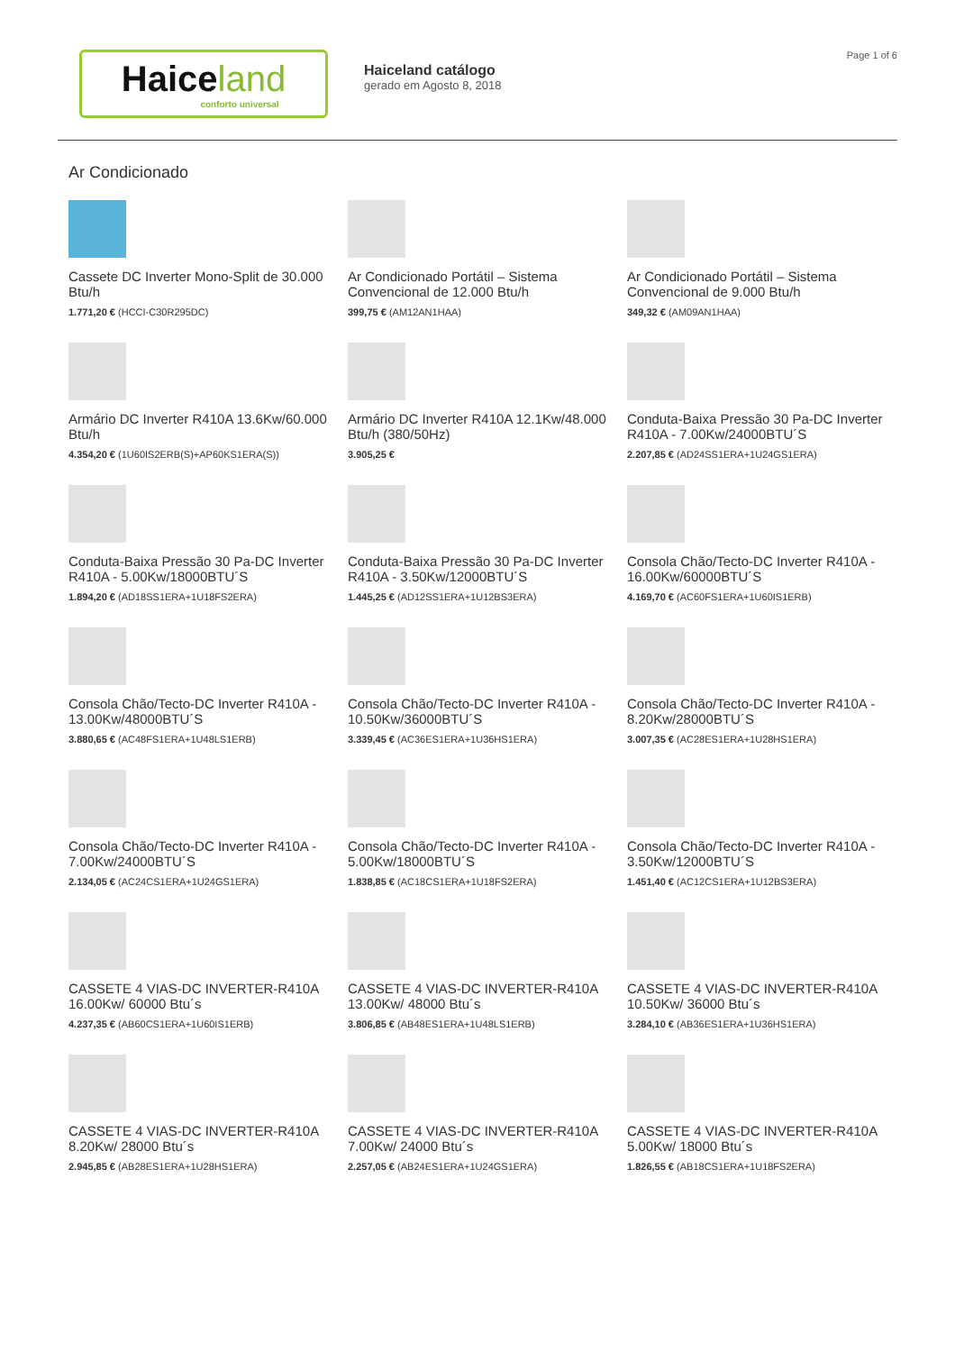Haiceland
conforto universal
Haiceland catálogo
gerado em Agosto 8, 2018
Page 1 of 6
Ar Condicionado
Cassete DC Inverter Mono-Split de 30.000 Btu/h
1.771,20 € (HCCI-C30R295DC)
Ar Condicionado Portátil – Sistema Convencional de 12.000 Btu/h
399,75 € (AM12AN1HAA)
Ar Condicionado Portátil – Sistema Convencional de 9.000 Btu/h
349,32 € (AM09AN1HAA)
Armário DC Inverter R410A 13.6Kw/60.000 Btu/h
4.354,20 € (1U60IS2ERB(S)+AP60KS1ERA(S))
Armário DC Inverter R410A 12.1Kw/48.000 Btu/h (380/50Hz)
3.905,25 €
Conduta-Baixa Pressão 30 Pa-DC Inverter R410A - 7.00Kw/24000BTU´S
2.207,85 € (AD24SS1ERA+1U24GS1ERA)
Conduta-Baixa Pressão 30 Pa-DC Inverter R410A - 5.00Kw/18000BTU´S
1.894,20 € (AD18SS1ERA+1U18FS2ERA)
Conduta-Baixa Pressão 30 Pa-DC Inverter R410A - 3.50Kw/12000BTU´S
1.445,25 € (AD12SS1ERA+1U12BS3ERA)
Consola Chão/Tecto-DC Inverter R410A - 16.00Kw/60000BTU´S
4.169,70 € (AC60FS1ERA+1U60IS1ERB)
Consola Chão/Tecto-DC Inverter R410A - 13.00Kw/48000BTU´S
3.880,65 € (AC48FS1ERA+1U48LS1ERB)
Consola Chão/Tecto-DC Inverter R410A - 10.50Kw/36000BTU´S
3.339,45 € (AC36ES1ERA+1U36HS1ERA)
Consola Chão/Tecto-DC Inverter R410A - 8.20Kw/28000BTU´S
3.007,35 € (AC28ES1ERA+1U28HS1ERA)
Consola Chão/Tecto-DC Inverter R410A - 7.00Kw/24000BTU´S
2.134,05 € (AC24CS1ERA+1U24GS1ERA)
Consola Chão/Tecto-DC Inverter R410A - 5.00Kw/18000BTU´S
1.838,85 € (AC18CS1ERA+1U18FS2ERA)
Consola Chão/Tecto-DC Inverter R410A - 3.50Kw/12000BTU´S
1.451,40 € (AC12CS1ERA+1U12BS3ERA)
CASSETE 4 VIAS-DC INVERTER-R410A 16.00Kw/ 60000 Btu´s
4.237,35 € (AB60CS1ERA+1U60IS1ERB)
CASSETE 4 VIAS-DC INVERTER-R410A 13.00Kw/ 48000 Btu´s
3.806,85 € (AB48ES1ERA+1U48LS1ERB)
CASSETE 4 VIAS-DC INVERTER-R410A 10.50Kw/ 36000 Btu´s
3.284,10 € (AB36ES1ERA+1U36HS1ERA)
CASSETE 4 VIAS-DC INVERTER-R410A 8.20Kw/ 28000 Btu´s
2.945,85 € (AB28ES1ERA+1U28HS1ERA)
CASSETE 4 VIAS-DC INVERTER-R410A 7.00Kw/ 24000 Btu´s
2.257,05 € (AB24ES1ERA+1U24GS1ERA)
CASSETE 4 VIAS-DC INVERTER-R410A 5.00Kw/ 18000 Btu´s
1.826,55 € (AB18CS1ERA+1U18FS2ERA)